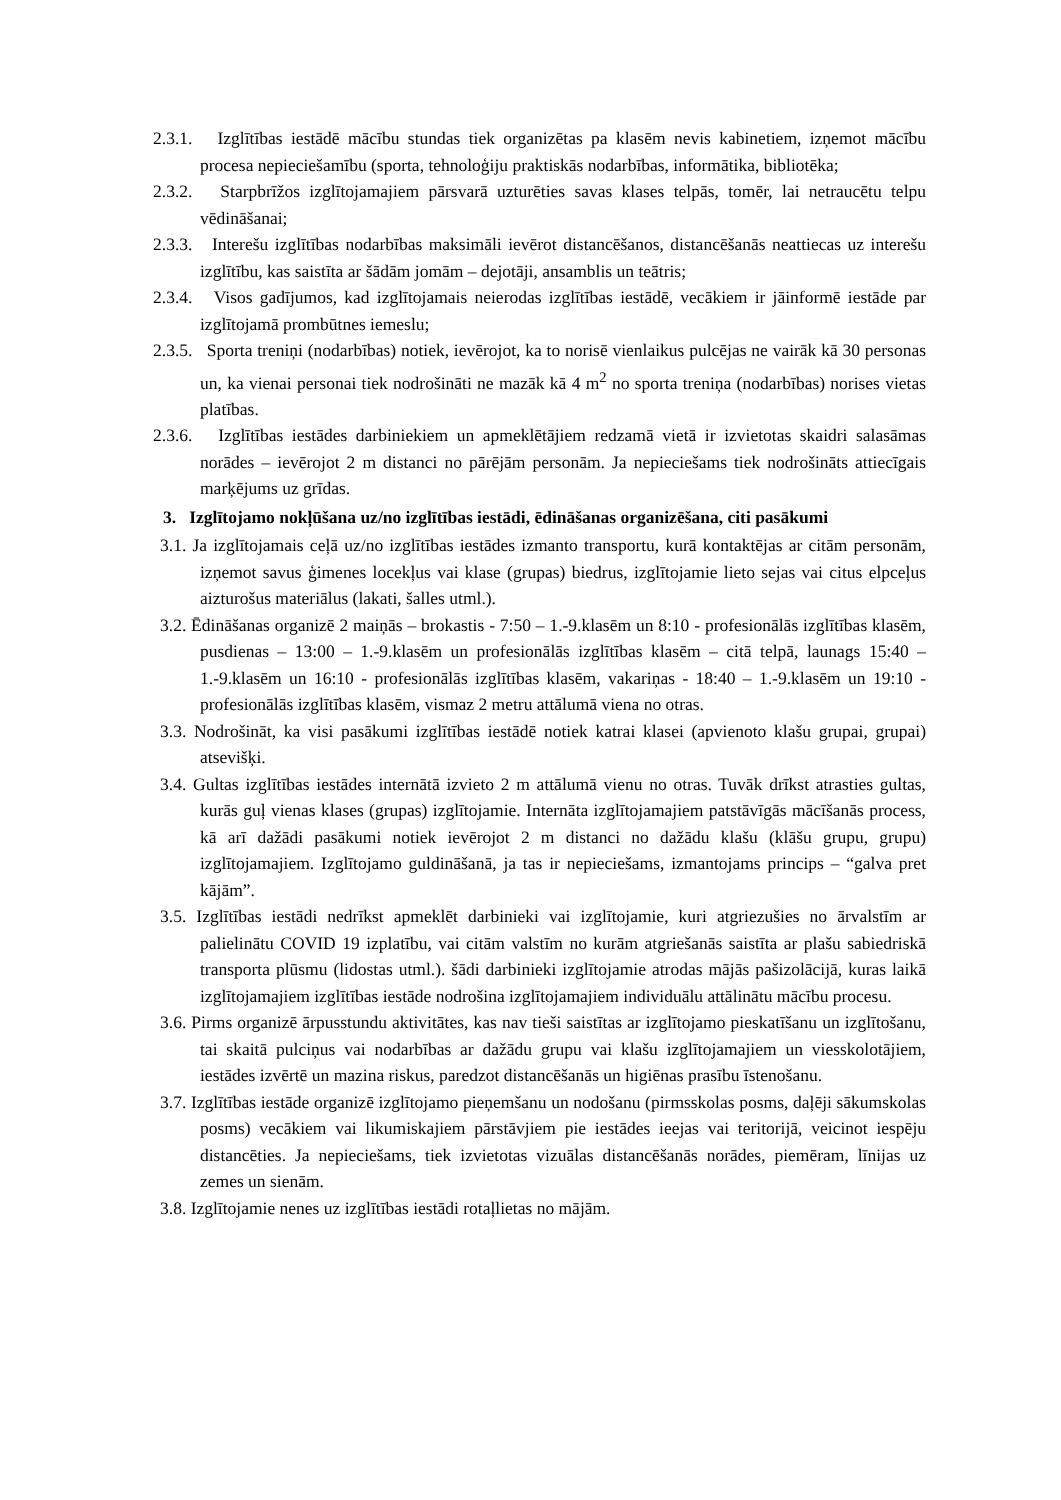2.3.1. Izglītības iestādē mācību stundas tiek organizētas pa klasēm nevis kabinetiem, izņemot mācību procesa nepieciešamību (sporta, tehnoloģiju praktiskās nodarbības, informātika, bibliotēka;
2.3.2. Starpbrīžos izglītojamajiem pārsvarā uzturēties savas klases telpās, tomēr, lai netraucētu telpu vēdināšanai;
2.3.3. Interešu izglītības nodarbības maksimāli ievērot distancēšanos, distancēšanās neattiecas uz interešu izglītību, kas saistīta ar šādām jomām – dejotāji, ansamblis un teātris;
2.3.4. Visos gadījumos, kad izglītojamais neierodas izglītības iestādē, vecākiem ir jāinformē iestāde par izglītojamā prombūtnes iemeslu;
2.3.5. Sporta treniņi (nodarbības) notiek, ievērojot, ka to norisē vienlaikus pulcējas ne vairāk kā 30 personas un, ka vienai personai tiek nodrošināti ne mazāk kā 4 m<sup>2</sup> no sporta treniņa (nodarbības) norises vietas platības.
2.3.6. Izglītības iestādes darbiniekiem un apmeklētājiem redzamā vietā ir izvietotas skaidri salasāmas norādes – ievērojot 2 m distanci no pārējām personām. Ja nepieciešams tiek nodrošināts attiecīgais marķējums uz grīdas.
3. Izglītojamo nokļūšana uz/no izglītības iestādi, ēdināšanas organizēšana, citi pasākumi
3.1. Ja izglītojamais ceļā uz/no izglītības iestādes izmanto transportu, kurā kontaktējas ar citām personām, izņemot savus ģimenes locekļus vai klase (grupas) biedrus, izglītojamie lieto sejas vai citus elpceļus aizturošus materiālus (lakati, šalles utml.).
3.2. Ēdināšanas organizē 2 maiņās – brokastis - 7:50 – 1.-9.klasēm un 8:10 - profesionālās izglītības klasēm, pusdienas – 13:00 – 1.-9.klasēm un profesionālās izglītības klasēm – citā telpā, launags 15:40 – 1.-9.klasēm un 16:10 - profesionālās izglītības klasēm, vakariņas - 18:40 – 1.-9.klasēm un 19:10 - profesionālās izglītības klasēm, vismaz 2 metru attālumā viena no otras.
3.3. Nodrošināt, ka visi pasākumi izglītības iestādē notiek katrai klasei (apvienoto klašu grupai, grupai) atsevišķi.
3.4. Gultas izglītības iestādes internātā izvieto 2 m attālumā vienu no otras. Tuvāk drīkst atrasties gultas, kurās guļ vienas klases (grupas) izglītojamie. Internāta izglītojamajiem patstāvīgās mācīšanās process, kā arī dažādi pasākumi notiek ievērojot 2 m distanci no dažādu klašu (klāšu grupu, grupu) izglītojamajiem. Izglītojamo guldināšanā, ja tas ir nepieciešams, izmantojams princips – “galva pret kājām”.
3.5. Izglītības iestādi nedrīkst apmeklēt darbinieki vai izglītojamie, kuri atgriezušies no ārvalstīm ar palielinātu COVID 19 izplatību, vai citām valstīm no kurām atgriešanās saistīta ar plašu sabiedriskā transporta plūsmu (lidostas utml.). šādi darbinieki izglītojamie atrodas mājās pašizolācijā, kuras laikā izglītojamajiem izglītības iestāde nodrošina izglītojamajiem individuālu attālinātu mācību procesu.
3.6. Pirms organizē ārpusstundu aktivitātes, kas nav tieši saistītas ar izglītojamo pieskatīšanu un izglītošanu, tai skaitā pulciņus vai nodarbības ar dažādu grupu vai klašu izglītojamajiem un viesskolotājiem, iestādes izvērtē un mazina riskus, paredzot distancēšanās un higiēnas prasību īstenošanu.
3.7. Izglītības iestāde organizē izglītojamo pieņemšanu un nodošanu (pirmsskolas posms, daļēji sākumskolas posms) vecākiem vai likumiskajiem pārstāvjiem pie iestādes ieejas vai teritorijā, veicinot iespēju distancēties. Ja nepieciešams, tiek izvietotas vizuālas distancēšanās norādes, piemēram, līnijas uz zemes un sienām.
3.8. Izglītojamie nenes uz izglītības iestādi rotaļlietas no mājām.